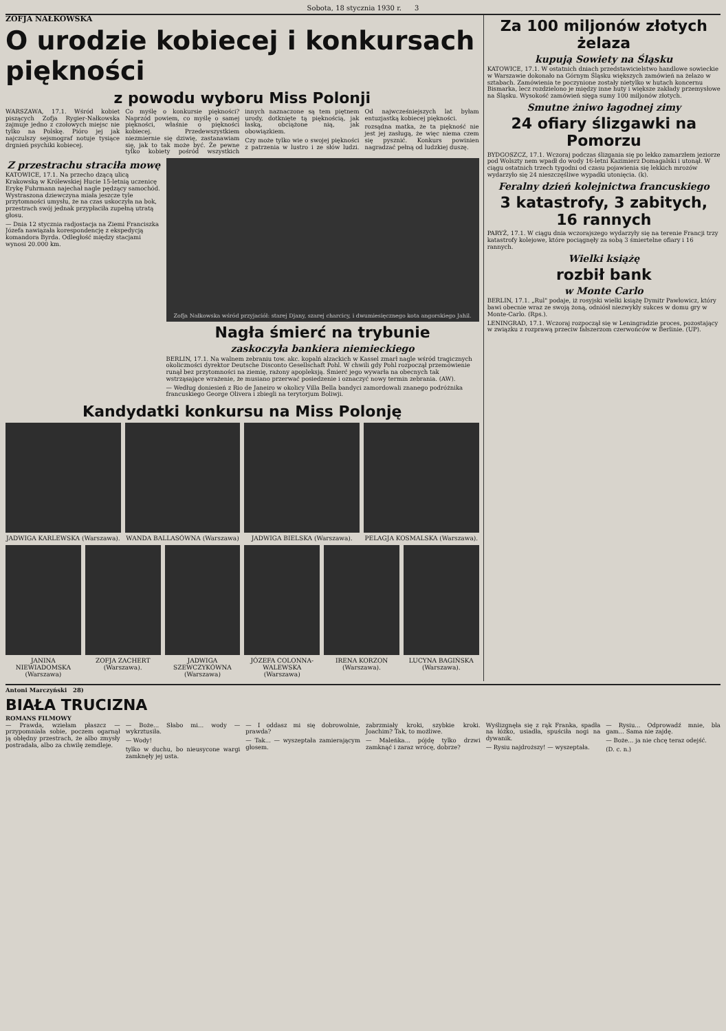Sobota, 18 stycznia 1930 r. 3
ZOFJA NAŁKOWSKA
O urodzie kobiecej i konkursach piękności
z powodu wyboru Miss Polonji
WARSZAWA, 17.1. Wśród kobiet piszących Zofja Rygier-Nałkowska zajmuje jedno z czołowych miejsc nie tylko na Polskę. Pióro jej jak najczulszy sejsmograf notuje tysiące drgnień psychiki kobiecej.
Co myślę o konkursie piękności? Naprzód powiem, co myślę o samej piękności, właśnie o piękności kobiecej. Przedewszystkiem niezmiernie się dziwię, zastanawiam się, jak to tak może być. Że pewne tylko kobiety pośród wszystkich innych naznaczone są tem piętnem urody, dotknięte tą pięknością, jak łaską, obciążone nią, jak obowiązkiem.
Czy może tylko wie o swojej piękności z patrzenia w lustro i ze słów ludzi. Od najwcześniejszych lat byłam entuzjastką kobiecej piękności.
rozsądna matka, że ta piękność nie jest jej zasługą, że więc niema czem się pysznić. Konkurs powinien nagradzać pełną od ludzkiej duszę.
Z przestrachu straciła mowę
KATOWICE, 17.1. Na przecho dzącą ulicą Krakowską w Królewskiej Hucie 15-letnią uczenicę Erykę Fuhrmann najechał nagle pędzący samochód. Wystraszona dziewczyna miała jeszcze tyle przytomności umysłu, że na czas uskoczyła na bok, przestrach swój jednak przypłaciła zupełną utratą głosu.
— Dnia 12 stycznia radjostacja na Ziemi Franciszka Józefa nawiązała korespondencję z ekspedycją komandora Byrda. Odległość między stacjami wynosi 20.000 km.
Zofja Nałkowska wśród przyjaciół: starej Djany, szarej charcicy, i dwumiesięcznego kota angorskiego Jahil.
Nagła śmierć na trybunie
zaskoczyła bankiera niemieckiego
BERLIN, 17.1. Na walnem zebraniu tow. akc. kopalń alzackich w Kassel zmarł nagle wśród tragicznych okoliczności dyrektor Deutsche Disconto Gesellschaft Pohl. W chwili gdy Pohl rozpoczął przemówienie runął bez przytomności na ziemię, rażony apopleksją. Śmierć jego wywarła na obecnych tak wstrząsające wrażenie, że musiano przerwać posiedzenie i oznaczyć nowy termin zebrania. (AW).
— Według doniesień z Rio de Janeiro w okolicy Villa Bella bandyci zamordowali znanego podróżnika francuskiego George Olivera i zbiegli na terytorjum Boliwji.
Kandydatki konkursu na Miss Polonję
JADWIGA KARLEWSKA (Warszawa). WANDA BALLASÓWNA (Warszawa) JADWIGA BIELSKA (Warszawa). PELAGJA KOSMALSKA (Warszawa).
JANINA NIEWIADOMSKA (Warszawa) ZOFJA ZACHERT (Warszawa). JADWIGA SZEWCZYKÓWNA (Warszawa)
JÓZEFA COLONNA-WALEWSKA (Warszawa)
IRENA KORZON (Warszawa). LUCYNA BAGIŃSKA (Warszawa).
Za 100 miljonów złotych żelaza
kupują Sowiety na Śląsku
KATOWICE, 17.1. W ostatnich dniach przedstawicielstwo handlowe sowieckie w Warszawie dokonało na Górnym Śląsku większych zamówień na żelazo w sztabach. Zamówienia te poczynione zostały nietylko w hutach koncernu Bismarka, lecz rozdzielono je między inne huty i większe zakłady przemysłowe na Śląsku. Wysokość zamówień sięga sumy 100 miljonów złotych.
Smutne żniwo łagodnej zimy
24 ofiary ślizgawki na Pomorzu
BYDGOSZCZ, 17.1. Wczoraj podczas ślizgania się po lekko zamarzłem jeziorze pod Wolszty nem wpadł do wody 16-letni Kazimierz Domagalski i utonął. W ciągu ostatnich trzech tygodni od czasu pojawienia się lekkich mrozów wydarzyło się 24 nieszczęśliwe wypadki utonięcia. (k).
Feralny dzień kolejnictwa francuskiego
3 katastrofy, 3 zabitych, 16 rannych
PARYŻ, 17.1. W ciągu dnia wczorajszego wydarzyły się na terenie Francji trzy katastrofy kolejowe, które pociągnęły za sobą 3 śmiertelne ofiary i 16 rannych.
Wielki książę
rozbił bank
w Monte Carlo
BERLIN, 17.1. „Rul" podaje, iż rosyjski wielki książę Dymitr Pawłowicz, który bawi obecnie wraz ze swoją żoną, odniósł niezwykły sukces w domu gry w Monte-Carlo. (Rps.).
LENINGRAD, 17.1. Wczoraj rozpoczął się w Leningradzie proces, pozostający w związku z rozprawą przeciw fałszerzom czerwońców w Berlinie. (UP).
Antoni Marczyński 28)
BIAŁA TRUCIZNA
ROMANS FILMOWY
— Prawda, wziełam płaszcz — przypomniała sobie, poczem ogarnął ją obłędny przestrach, że albo zmysły postradała, albo za chwilę zemdleje.
— Boże... Słabo mi... wody — wykrztusiła.
— Wody!
tylko w duchu, bo nieusycone wargi zamknęły jej usta.
— I oddasz mi się dobrowolnie, prawda?
— Tak... — wyszeptała zamierającym głosem.
zabrzmiały kroki, szybkie kroki. Joachim? Tak, to możliwe.
— Maleńka... pójdę tylko drzwi zamknąć i zaraz wrócę, dobrze?
Wyślizgnęła się z rąk Franka, spadła na łóżko, usiadła, spuściła nogi na dywanik.
— Rysiu najdroższy! — wyszeptała.
— Rysiu... Odprowadź mnie, bla gam... Sama nie zajdę.
— Boże... ja nie chcę teraz odejść.
(D. c. n.)